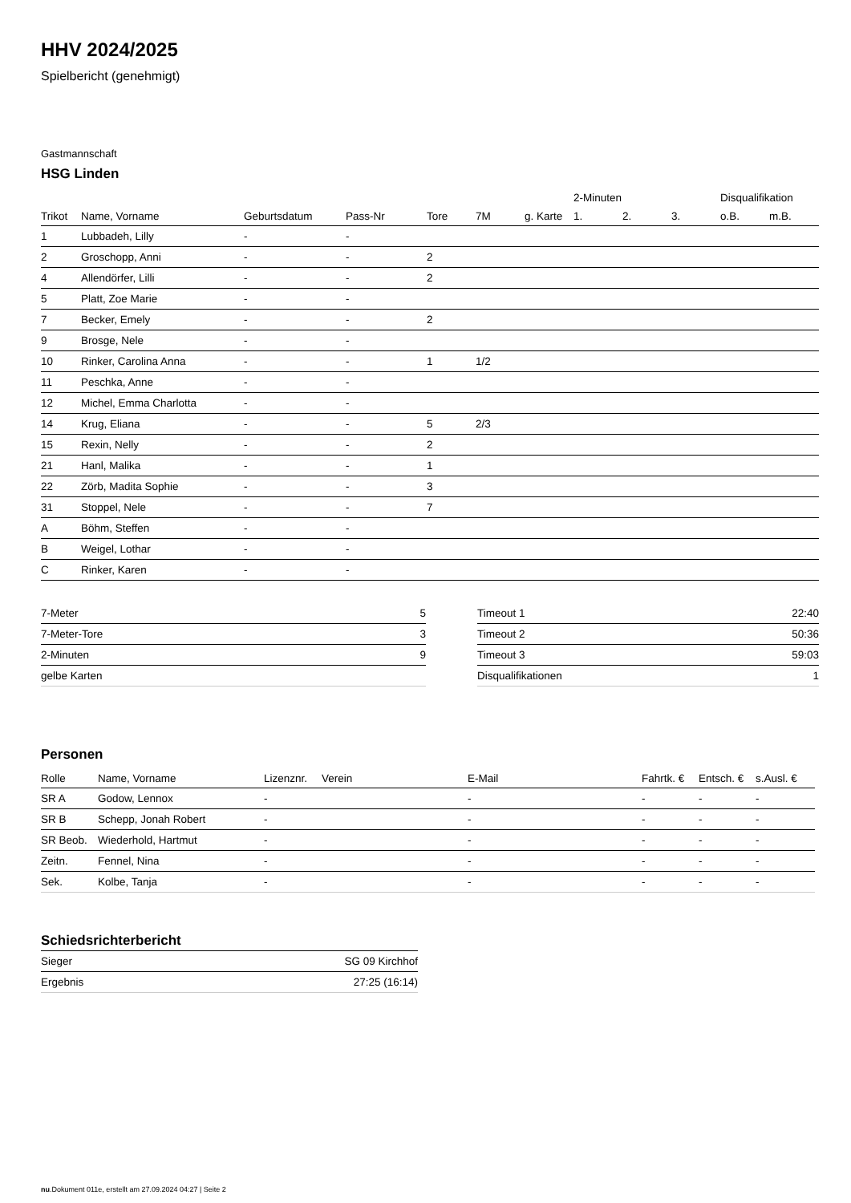HHV 2024/2025
Spielbericht (genehmigt)
Gastmannschaft
HSG Linden
| | | | | | | | 2-Minuten | | | Disqualifikation | |
| --- | --- | --- | --- | --- | --- | --- | --- | --- | --- | --- | --- |
| Trikot | Name, Vorname | Geburtsdatum | Pass-Nr | Tore | 7M | g. Karte | 1. | 2. | 3. | o.B. | m.B. |
| 1 | Lubbadeh, Lilly | - | - | | | | | | | | |
| 2 | Groschopp, Anni | - | - | 2 | | | | | | | |
| 4 | Allendörfer, Lilli | - | - | 2 | | | | | | | |
| 5 | Platt, Zoe Marie | - | - | | | | | | | | |
| 7 | Becker, Emely | - | - | 2 | | | | | | | |
| 9 | Brosge, Nele | - | - | | | | | | | | |
| 10 | Rinker, Carolina Anna | - | - | 1 | 1/2 | | | | | | |
| 11 | Peschka, Anne | - | - | | | | | | | | |
| 12 | Michel, Emma Charlotta | - | - | | | | | | | | |
| 14 | Krug, Eliana | - | - | 5 | 2/3 | | | | | | |
| 15 | Rexin, Nelly | - | - | 2 | | | | | | | |
| 21 | Hanl, Malika | - | - | 1 | | | | | | | |
| 22 | Zörb, Madita Sophie | - | - | 3 | | | | | | | |
| 31 | Stoppel, Nele | - | - | 7 | | | | | | | |
| A | Böhm, Steffen | - | - | | | | | | | | |
| B | Weigel, Lothar | - | - | | | | | | | | |
| C | Rinker, Karen | - | - | | | | | | | | |
| 7-Meter | 5 |
| 7-Meter-Tore | 3 |
| 2-Minuten | 9 |
| gelbe Karten | |
| Timeout 1 | 22:40 |
| Timeout 2 | 50:36 |
| Timeout 3 | 59:03 |
| Disqualifikationen | 1 |
Personen
| Rolle | Name, Vorname | Lizenznr. | Verein | E-Mail | Fahrtk. € | Entsch. € | s.Ausl. € |
| --- | --- | --- | --- | --- | --- | --- | --- |
| SR A | Godow, Lennox | - | | - | - | - | - |
| SR B | Schepp, Jonah Robert | - | | - | - | - | - |
| SR Beob. | Wiederhold, Hartmut | - | | - | - | - | - |
| Zeitn. | Fennel, Nina | - | | - | - | - | - |
| Sek. | Kolbe, Tanja | - | | - | - | - | - |
Schiedsrichterbericht
| Sieger | SG 09 Kirchhof |
| Ergebnis | 27:25 (16:14) |
nu.Dokument 011e, erstellt am 27.09.2024 04:27 | Seite 2